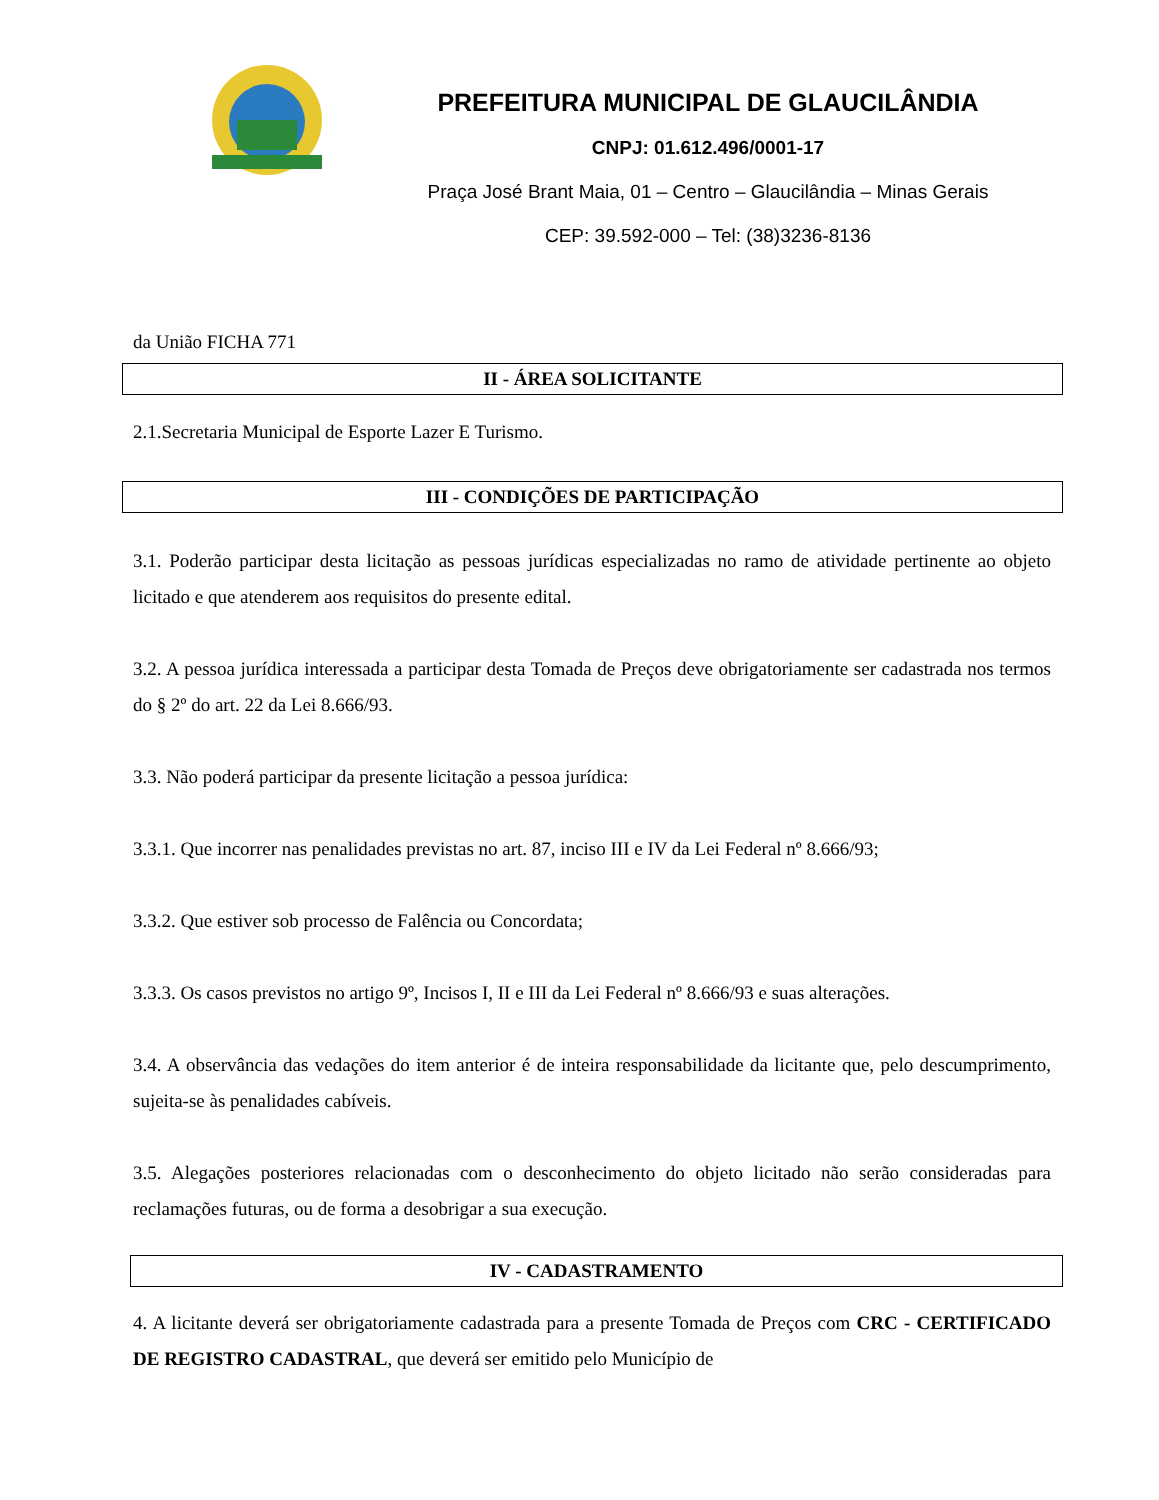PREFEITURA MUNICIPAL DE GLAUCILÂNDIA
CNPJ: 01.612.496/0001-17
Praça José Brant Maia, 01 – Centro – Glaucilândia – Minas Gerais
CEP: 39.592-000 – Tel: (38)3236-8136
da União FICHA 771
II - ÁREA SOLICITANTE
2.1.Secretaria Municipal de Esporte Lazer E Turismo.
III - CONDIÇÕES DE PARTICIPAÇÃO
3.1. Poderão participar desta licitação as pessoas jurídicas especializadas no ramo de atividade pertinente ao objeto licitado e que atenderem aos requisitos do presente edital.
3.2. A pessoa jurídica interessada a participar desta Tomada de Preços deve obrigatoriamente ser cadastrada nos termos do § 2º do art. 22 da Lei 8.666/93.
3.3. Não poderá participar da presente licitação a pessoa jurídica:
3.3.1. Que incorrer nas penalidades previstas no art. 87, inciso III e IV da Lei Federal nº 8.666/93;
3.3.2. Que estiver sob processo de Falência ou Concordata;
3.3.3. Os casos previstos no artigo 9º, Incisos I, II e III da Lei Federal nº 8.666/93 e suas alterações.
3.4. A observância das vedações do item anterior é de inteira responsabilidade da licitante que, pelo descumprimento, sujeita-se às penalidades cabíveis.
3.5. Alegações posteriores relacionadas com o desconhecimento do objeto licitado não serão consideradas para reclamações futuras, ou de forma a desobrigar a sua execução.
IV - CADASTRAMENTO
4. A licitante deverá ser obrigatoriamente cadastrada para a presente Tomada de Preços com CRC - CERTIFICADO DE REGISTRO CADASTRAL, que deverá ser emitido pelo Município de